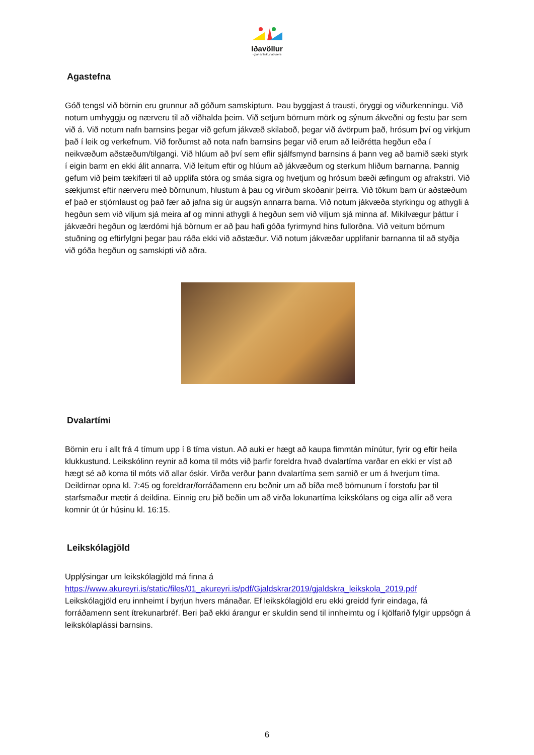Iðavöllur
- þar er leikur að læra
Agastefna
Góð tengsl við börnin eru grunnur að góðum samskiptum. Þau byggjast á trausti, öryggi og viðurkenningu. Við notum umhyggju og nærveru til að viðhalda þeim. Við setjum börnum mörk og sýnum ákveðni og festu þar sem við á. Við notum nafn barnsins þegar við gefum jákvæð skilaboð, þegar við ávörpum það, hrósum því og virkjum það í leik og verkefnum. Við forðumst að nota nafn barnsins þegar við erum að leiðrétta hegðun eða í neikvæðum aðstæðum/tilgangi. Við hlúum að því sem eflir sjálfsmynd barnsins á þann veg að barnið sæki styrk í eigin barm en ekki álit annarra. Við leitum eftir og hlúum að jákvæðum og sterkum hliðum barnanna. Þannig gefum við þeim tækifæri til að upplifa stóra og smáa sigra og hvetjum og hrósum bæði æfingum og afrakstri. Við sækjumst eftir nærveru með börnunum, hlustum á þau og virðum skoðanir þeirra. Við tökum barn úr aðstæðum ef það er stjórnlaust og það fær að jafna sig úr augsýn annarra barna. Við notum jákvæða styrkingu og athygli á hegðun sem við viljum sjá meira af og minni athygli á hegðun sem við viljum sjá minna af. Mikilvægur þáttur í jákvæðri hegðun og lærdómi hjá börnum er að þau hafi góða fyrirmynd hins fullorðna. Við veitum börnum stuðning og eftirfylgni þegar þau ráða ekki við aðstæður. Við notum jákvæðar upplifanir barnanna til að styðja við góða hegðun og samskipti við aðra.
Dvalartími
Börnin eru í allt frá 4 tímum upp í 8 tíma vistun. Að auki er hægt að kaupa fimmtán mínútur, fyrir og eftir heila klukkustund. Leikskólinn reynir að koma til móts við þarfir foreldra hvað dvalartíma varðar en ekki er víst að hægt sé að koma til móts við allar óskir. Virða verður þann dvalartíma sem samið er um á hverjum tíma. Deildirnar opna kl. 7:45 og foreldrar/forráðamenn eru beðnir um að bíða með börnunum í forstofu þar til starfsmaður mætir á deildina. Einnig eru þið beðin um að virða lokunartíma leikskólans og eiga allir að vera komnir út úr húsinu kl. 16:15.
Leikskólagjöld
Upplýsingar um leikskólagjöld má finna á
https://www.akureyri.is/static/files/01_akureyri.is/pdf/Gjaldskrar2019/gjaldskra_leikskola_2019.pdf
Leikskólagjöld eru innheimt í byrjun hvers mánaðar. Ef leikskólagjöld eru ekki greidd fyrir eindaga, fá forráðamenn sent ítrekunarbréf. Beri það ekki árangur er skuldin send til innheimtu og í kjölfarið fylgir uppsögn á leikskólaplássi barnsins.
6